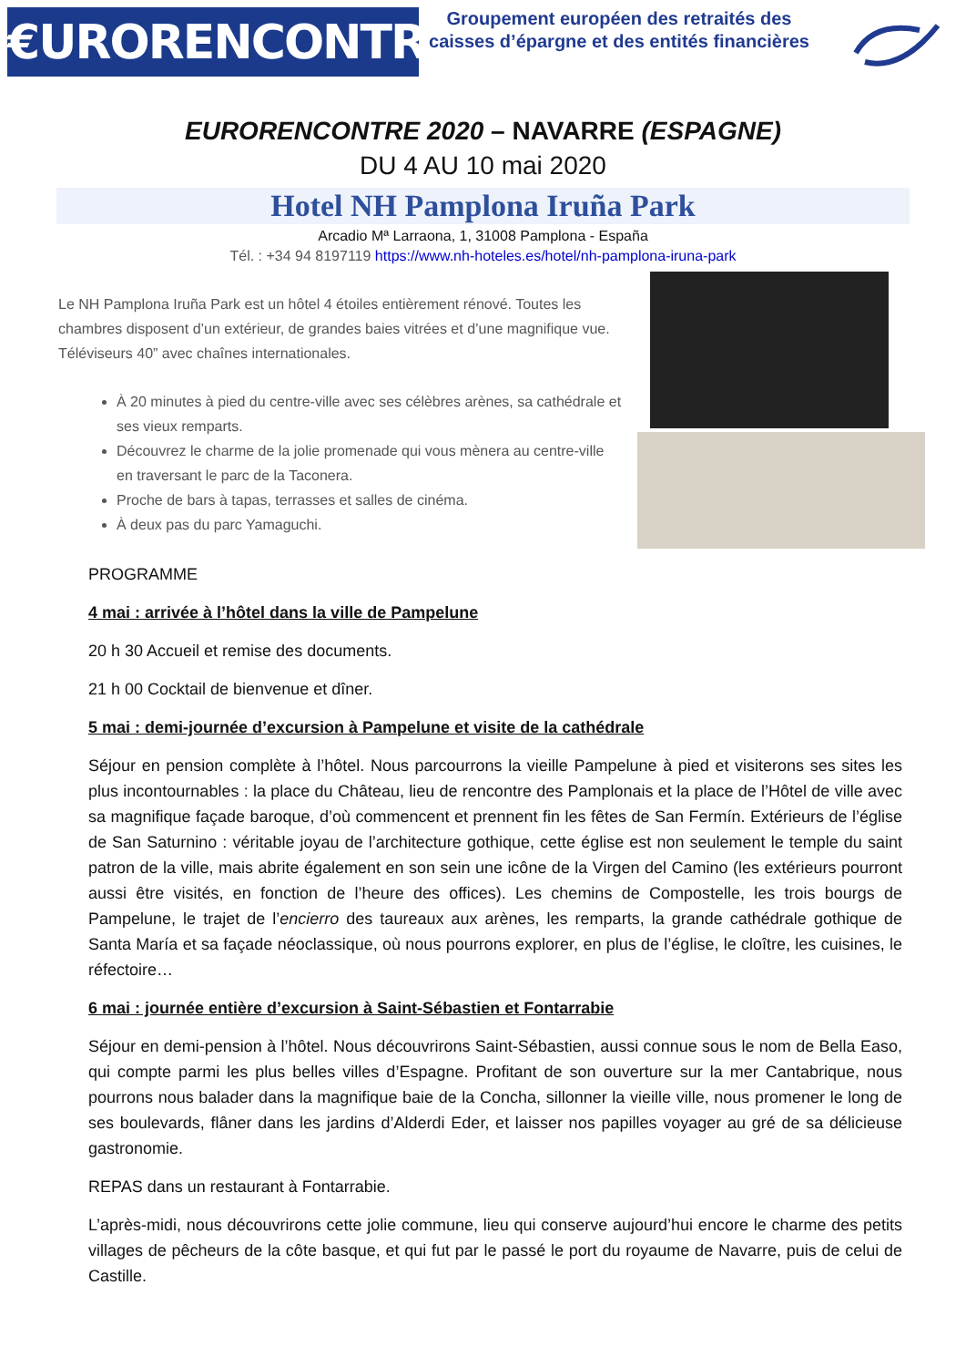€URORENCONTRES
Groupement européen des retraités des caisses d’épargne et des entités financières
EURORENCONTRE 2020 – NAVARRE (ESPAGNE)
DU 4 AU 10 mai 2020
Hotel NH Pamplona Iruña Park
Arcadio Mª Larraona, 1, 31008 Pamplona - España
Tél. : +34 94 8197119 https://www.nh-hoteles.es/hotel/nh-pamplona-iruna-park
Le NH Pamplona Iruña Park est un hôtel 4 étoiles entièrement rénové. Toutes les chambres disposent d’un extérieur, de grandes baies vitrées et d’une magnifique vue. Téléviseurs 40” avec chaînes internationales.
À 20 minutes à pied du centre-ville avec ses célèbres arènes, sa cathédrale et ses vieux remparts.
Découvrez le charme de la jolie promenade qui vous mènera au centre-ville en traversant le parc de la Taconera.
Proche de bars à tapas, terrasses et salles de cinéma.
À deux pas du parc Yamaguchi.
PROGRAMME
4 mai : arrivée à l’hôtel dans la ville de Pampelune
20 h 30 Accueil et remise des documents.
21 h 00 Cocktail de bienvenue et dîner.
5 mai : demi-journée d’excursion à Pampelune et visite de la cathédrale
Séjour en pension complète à l’hôtel. Nous parcourrons la vieille Pampelune à pied et visiterons ses sites les plus incontournables : la place du Château, lieu de rencontre des Pamplonais et la place de l’Hôtel de ville avec sa magnifique façade baroque, d’où commencent et prennent fin les fêtes de San Fermín. Extérieurs de l’église de San Saturnino : véritable joyau de l’architecture gothique, cette église est non seulement le temple du saint patron de la ville, mais abrite également en son sein une icône de la Virgen del Camino (les extérieurs pourront aussi être visités, en fonction de l’heure des offices). Les chemins de Compostelle, les trois bourgs de Pampelune, le trajet de l’encierro des taureaux aux arènes, les remparts, la grande cathédrale gothique de Santa María et sa façade néoclassique, où nous pourrons explorer, en plus de l’église, le cloître, les cuisines, le réfectoire…
6 mai : journée entière d’excursion à Saint-Sébastien et Fontarrabie
Séjour en demi-pension à l’hôtel. Nous découvrirons Saint-Sébastien, aussi connue sous le nom de Bella Easo, qui compte parmi les plus belles villes d’Espagne. Profitant de son ouverture sur la mer Cantabrique, nous pourrons nous balader dans la magnifique baie de la Concha, sillonner la vieille ville, nous promener le long de ses boulevards, flâner dans les jardins d’Alderdi Eder, et laisser nos papilles voyager au gré de sa délicieuse gastronomie.
REPAS dans un restaurant à Fontarrabie.
L’après-midi, nous découvrirons cette jolie commune, lieu qui conserve aujourd’hui encore le charme des petits villages de pêcheurs de la côte basque, et qui fut par le passé le port du royaume de Navarre, puis de celui de Castille.